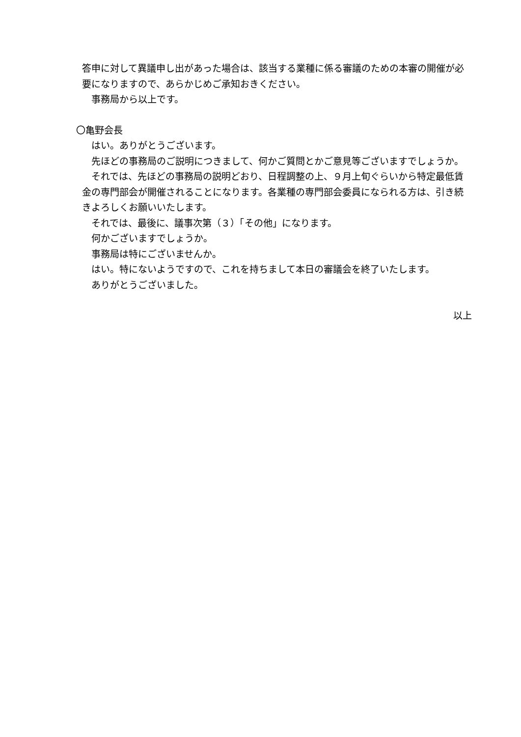答申に対して異議申し出があった場合は、該当する業種に係る審議のための本審の開催が必要になりますので、あらかじめご承知おきください。
事務局から以上です。
〇亀野会長
はい。ありがとうございます。
先ほどの事務局のご説明につきまして、何かご質問とかご意見等ございますでしょうか。
それでは、先ほどの事務局の説明どおり、日程調整の上、９月上旬ぐらいから特定最低賃金の専門部会が開催されることになります。各業種の専門部会委員になられる方は、引き続きよろしくお願いいたします。
それでは、最後に、議事次第（３）「その他」になります。
何かございますでしょうか。
事務局は特にございませんか。
はい。特にないようですので、これを持ちまして本日の審議会を終了いたします。
ありがとうございました。
以上